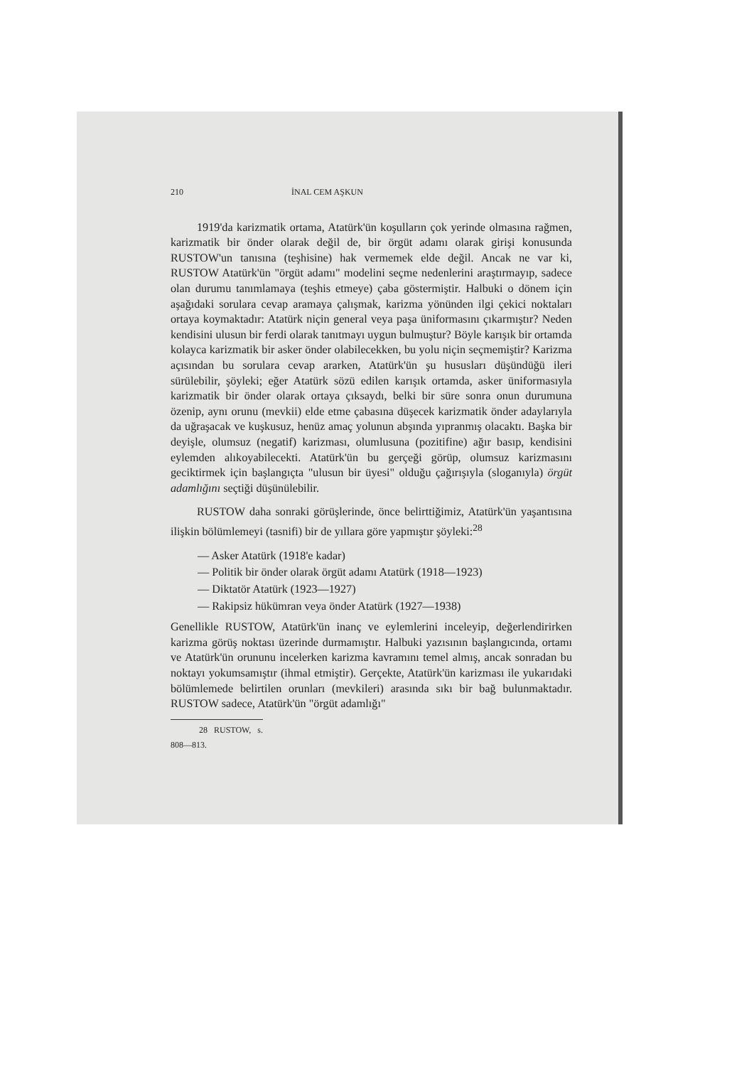210 İNAL CEM AŞKUN
1919'da karizmatik ortama, Atatürk'ün koşulların çok yerinde olmasına rağmen, karizmatik bir önder olarak değil de, bir örgüt adamı olarak girişi konusunda RUSTOW'un tanısına (teşhisine) hak vermemek elde değil. Ancak ne var ki, RUSTOW Atatürk'ün "örgüt adamı" modelini seçme nedenlerini araştırmayıp, sadece olan durumu tanımlamaya (teşhis etmeye) çaba göstermiştir. Halbuki o dönem için aşağıdaki sorulara cevap aramaya çalışmak, karizma yönünden ilgi çekici noktaları ortaya koymaktadır: Atatürk niçin general veya paşa üniformasını çıkarmıştır? Neden kendisini ulusun bir ferdi olarak tanıtmayı uygun bulmuştur? Böyle karışık bir ortamda kolayca karizmatik bir asker önder olabilecekken, bu yolu niçin seçmemiştir? Karizma açısından bu sorulara cevap ararken, Atatürk'ün şu hususları düşündüğü ileri sürülebilir, şöyleki; eğer Atatürk sözü edilen karışık ortamda, asker üniformasıyla karizmatik bir önder olarak ortaya çıksaydı, belki bir süre sonra onun durumuna özenip, aynı orunu (mevkii) elde etme çabasına düşecek karizmatik önder adaylarıyla da uğraşacak ve kuşkusuz, henüz amaç yolunun abşında yıpranmış olacaktı. Başka bir deyişle, olumsuz (negatif) karizması, olumlusuna (pozitifine) ağır basıp, kendisini eylemden alıkoyabilecekti. Atatürk'ün bu gerçeği görüp, olumsuz karizmasını geciktirmek için başlangıçta "ulusun bir üyesi" olduğu çağırışıyla (sloganıyla) örgüt adamlığını seçtiği düşünülebilir.
RUSTOW daha sonraki görüşlerinde, önce belirttiğimiz, Atatürk'ün yaşantısına ilişkin bölümlemeyi (tasnifi) bir de yıllara göre yapmıştır şöyleki:<sup>28</sup>
— Asker Atatürk (1918'e kadar)
— Politik bir önder olarak örgüt adamı Atatürk (1918—1923)
— Diktatör Atatürk (1923—1927)
— Rakipsiz hükümran veya önder Atatürk (1927—1938)
Genellikle RUSTOW, Atatürk'ün inanç ve eylemlerini inceleyip, değerlendirirken karizma görüş noktası üzerinde durmamıştır. Halbuki yazısının başlangıcında, ortamı ve Atatürk'ün orununu incelerken karizma kavramını temel almış, ancak sonradan bu noktayı yokumsamıştır (ihmal etmiştir). Gerçekte, Atatürk'ün karizması ile yukarıdaki bölümlemede belirtilen orunları (mevkileri) arasında sıkı bir bağ bulunmaktadır. RUSTOW sadece, Atatürk'ün "örgüt adamlığı"
28 RUSTOW, s. 808—813.